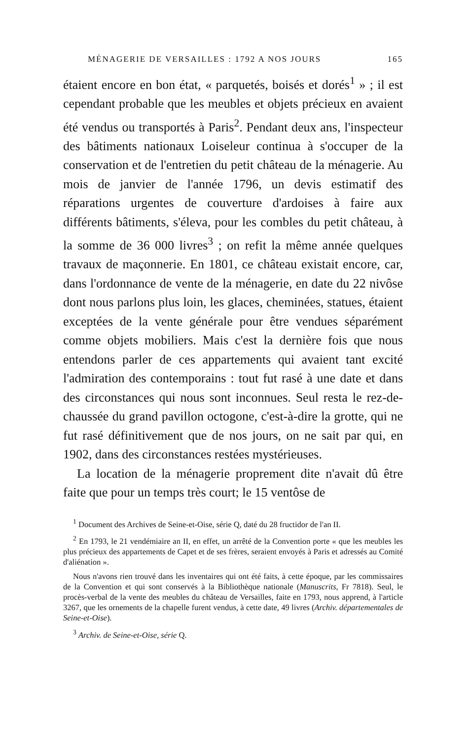MÉNAGERIE DE VERSAILLES : 1792 A NOS JOURS 165
étaient encore en bon état, « parquetés, boisés et dorés<sup>1</sup> » ; il est cependant probable que les meubles et objets précieux en avaient été vendus ou transportés à Paris<sup>2</sup>. Pendant deux ans, l'inspecteur des bâtiments nationaux Loiseleur continua à s'occuper de la conservation et de l'entretien du petit château de la ménagerie. Au mois de janvier de l'année 1796, un devis estimatif des réparations urgentes de couverture d'ardoises à faire aux différents bâtiments, s'éleva, pour les combles du petit château, à la somme de 36 000 livres<sup>3</sup> ; on refit la même année quelques travaux de maçonnerie. En 1801, ce château existait encore, car, dans l'ordonnance de vente de la ménagerie, en date du 22 nivôse dont nous parlons plus loin, les glaces, cheminées, statues, étaient exceptées de la vente générale pour être vendues séparément comme objets mobiliers. Mais c'est la dernière fois que nous entendons parler de ces appartements qui avaient tant excité l'admiration des contemporains : tout fut rasé à une date et dans des circonstances qui nous sont inconnues. Seul resta le rez-de-chaussée du grand pavillon octogone, c'est-à-dire la grotte, qui ne fut rasé définitivement que de nos jours, on ne sait par qui, en 1902, dans des circonstances restées mystérieuses.
La location de la ménagerie proprement dite n'avait dû être faite que pour un temps très court; le 15 ventôse de
<sup>1</sup> Document des Archives de Seine-et-Oise, série Q, daté du 28 fructidor de l'an II.
<sup>2</sup> En 1793, le 21 vendémiaire an II, en effet, un arrêté de la Convention porte « que les meubles les plus précieux des appartements de Capet et de ses frères, seraient envoyés à Paris et adressés au Comité d'aliénation ».
Nous n'avons rien trouvé dans les inventaires qui ont été faits, à cette époque, par les commissaires de la Convention et qui sont conservés à la Bibliothèque nationale (Manuscrits, Fr 7818). Seul, le procès-verbal de la vente des meubles du château de Versailles, faite en 1793, nous apprend, à l'article 3267, que les ornements de la chapelle furent vendus, à cette date, 49 livres (Archiv. départementales de Seine-et-Oise).
<sup>3</sup> Archiv. de Seine-et-Oise, série Q.